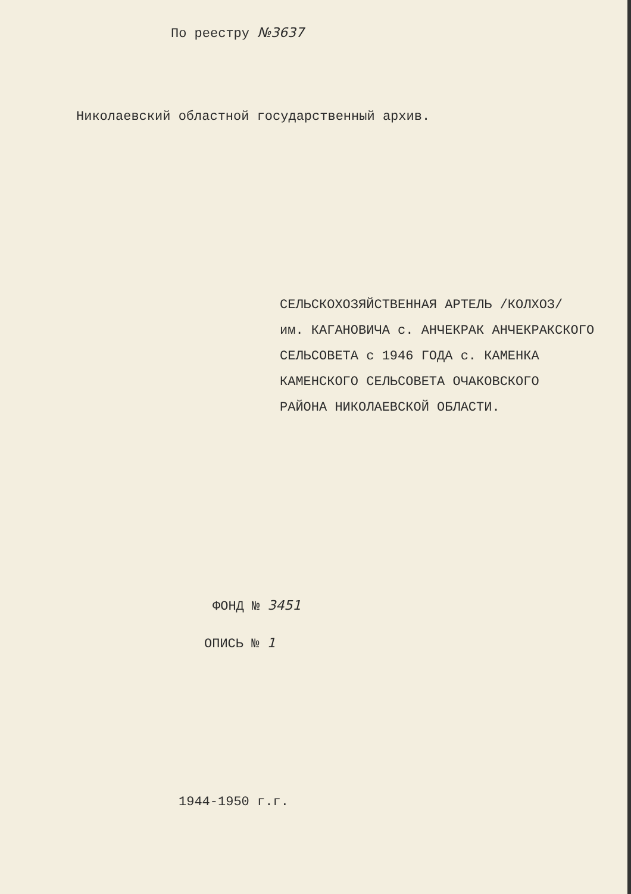По реестру №3637
Николаевский областной государственный архив.
СЕЛЬСКОХОЗЯЙСТВЕННАЯ АРТЕЛЬ /КОЛХОЗ/
им. КАГАНОВИЧА с. АНЧЕКРАК АНЧЕКРАКСКОГО
СЕЛЬСОВЕТА с 1946 ГОДА с. КАМЕНКА
КАМЕНСКОГО СЕЛЬСОВЕТА ОЧАКОВСКОГО
РАЙОНА НИКОЛАЕВСКОЙ ОБЛАСТИ.
ФОНД № 3451
ОПИСЬ № 1
1944-1950 г.г.